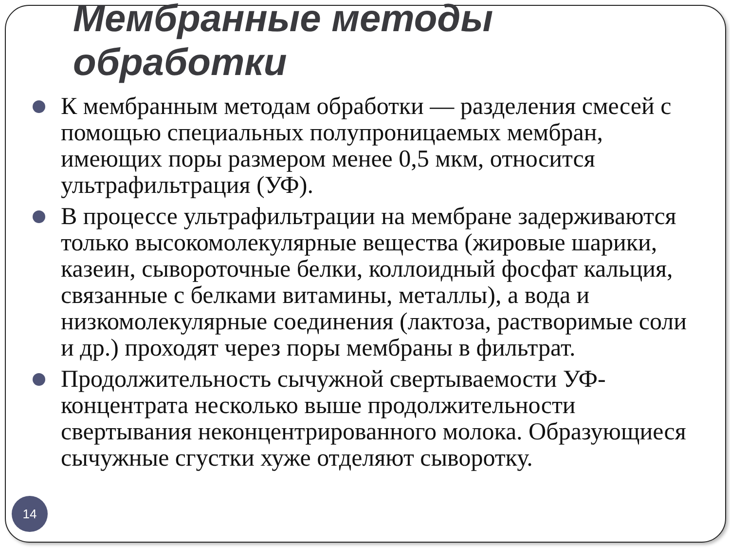Мембранные методы
обработки
К мембранным методам обработки — разделения смесей с помощью специальных полупроницаемых мембран, имеющих поры размером менее 0,5 мкм, относится ультрафильтрация (УФ).
В процессе ультрафильтрации на мембране задерживаются только высокомолекулярные вещества (жировые шарики, казеин, сывороточные белки, коллоидный фосфат кальция, связанные с белками витамины, металлы), а вода и низкомолекулярные соединения (лактоза, растворимые соли и др.) проходят через поры мембраны в фильтрат.
Продолжительность сычужной свертываемости УФ-концентрата несколько выше продолжительности свертывания неконцентрированного молока. Образующиеся сычужные сгустки хуже отделяют сыворотку.
14